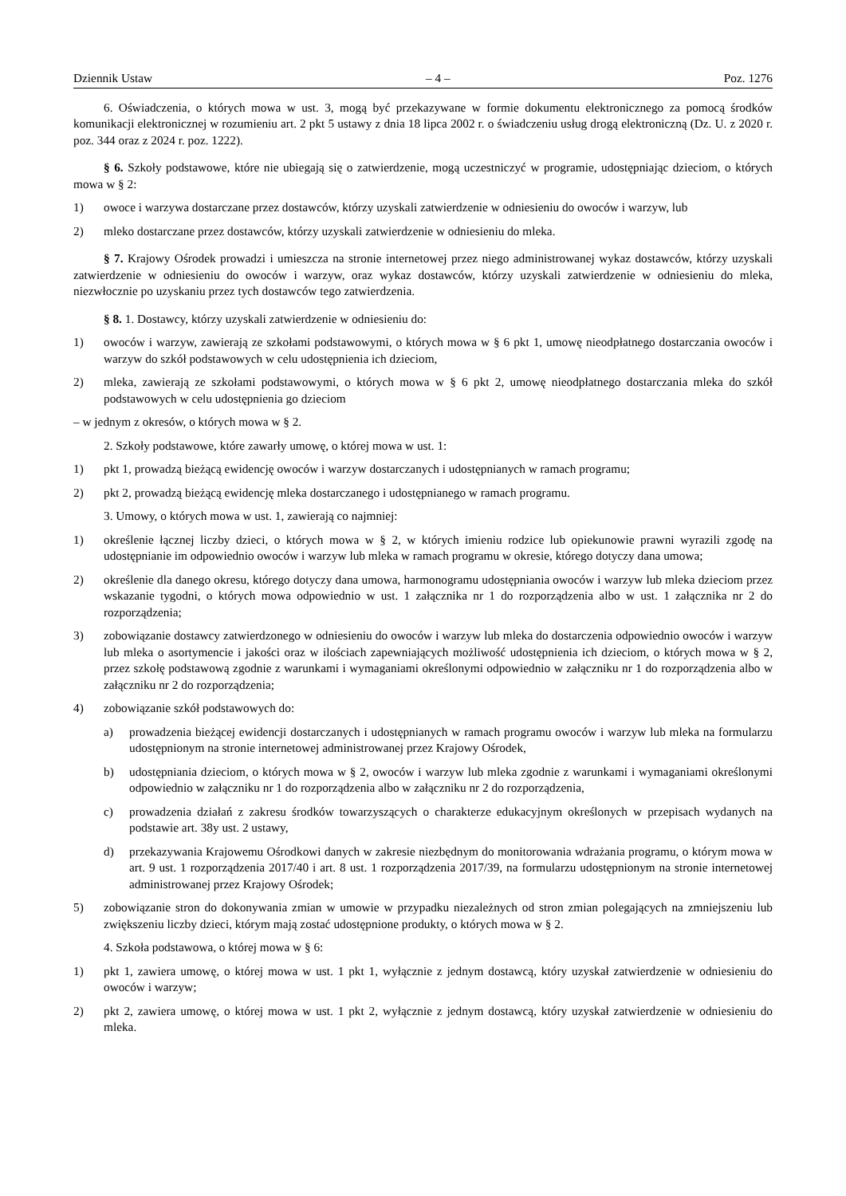Dziennik Ustaw – 4 – Poz. 1276
6. Oświadczenia, o których mowa w ust. 3, mogą być przekazywane w formie dokumentu elektronicznego za pomocą środków komunikacji elektronicznej w rozumieniu art. 2 pkt 5 ustawy z dnia 18 lipca 2002 r. o świadczeniu usług drogą elektroniczną (Dz. U. z 2020 r. poz. 344 oraz z 2024 r. poz. 1222).
§ 6. Szkoły podstawowe, które nie ubiegają się o zatwierdzenie, mogą uczestniczyć w programie, udostępniając dzieciom, o których mowa w § 2:
1) owoce i warzywa dostarczane przez dostawców, którzy uzyskali zatwierdzenie w odniesieniu do owoców i warzyw, lub
2) mleko dostarczane przez dostawców, którzy uzyskali zatwierdzenie w odniesieniu do mleka.
§ 7. Krajowy Ośrodek prowadzi i umieszcza na stronie internetowej przez niego administrowanej wykaz dostawców, którzy uzyskali zatwierdzenie w odniesieniu do owoców i warzyw, oraz wykaz dostawców, którzy uzyskali zatwierdzenie w odniesieniu do mleka, niezwłocznie po uzyskaniu przez tych dostawców tego zatwierdzenia.
§ 8. 1. Dostawcy, którzy uzyskali zatwierdzenie w odniesieniu do:
1) owoców i warzyw, zawierają ze szkołami podstawowymi, o których mowa w § 6 pkt 1, umowę nieodpłatnego dostarczania owoców i warzyw do szkół podstawowych w celu udostępnienia ich dzieciom,
2) mleka, zawierają ze szkołami podstawowymi, o których mowa w § 6 pkt 2, umowę nieodpłatnego dostarczania mleka do szkół podstawowych w celu udostępnienia go dzieciom
– w jednym z okresów, o których mowa w § 2.
2. Szkoły podstawowe, które zawarły umowę, o której mowa w ust. 1:
1) pkt 1, prowadzą bieżącą ewidencję owoców i warzyw dostarczanych i udostępnianych w ramach programu;
2) pkt 2, prowadzą bieżącą ewidencję mleka dostarczanego i udostępnianego w ramach programu.
3. Umowy, o których mowa w ust. 1, zawierają co najmniej:
1) określenie łącznej liczby dzieci, o których mowa w § 2, w których imieniu rodzice lub opiekunowie prawni wyrazili zgodę na udostępnianie im odpowiednio owoców i warzyw lub mleka w ramach programu w okresie, którego dotyczy dana umowa;
2) określenie dla danego okresu, którego dotyczy dana umowa, harmonogramu udostępniania owoców i warzyw lub mleka dzieciom przez wskazanie tygodni, o których mowa odpowiednio w ust. 1 załącznika nr 1 do rozporządzenia albo w ust. 1 załącznika nr 2 do rozporządzenia;
3) zobowiązanie dostawcy zatwierdzonego w odniesieniu do owoców i warzyw lub mleka do dostarczenia odpowiednio owoców i warzyw lub mleka o asortymencie i jakości oraz w ilościach zapewniających możliwość udostępnienia ich dzieciom, o których mowa w § 2, przez szkołę podstawową zgodnie z warunkami i wymaganiami określonymi odpowiednio w załączniku nr 1 do rozporządzenia albo w załączniku nr 2 do rozporządzenia;
4) zobowiązanie szkół podstawowych do:
a) prowadzenia bieżącej ewidencji dostarczanych i udostępnianych w ramach programu owoców i warzyw lub mleka na formularzu udostępnionym na stronie internetowej administrowanej przez Krajowy Ośrodek,
b) udostępniania dzieciom, o których mowa w § 2, owoców i warzyw lub mleka zgodnie z warunkami i wymaganiami określonymi odpowiednio w załączniku nr 1 do rozporządzenia albo w załączniku nr 2 do rozporządzenia,
c) prowadzenia działań z zakresu środków towarzyszących o charakterze edukacyjnym określonych w przepisach wydanych na podstawie art. 38y ust. 2 ustawy,
d) przekazywania Krajowemu Ośrodkowi danych w zakresie niezbędnym do monitorowania wdrażania programu, o którym mowa w art. 9 ust. 1 rozporządzenia 2017/40 i art. 8 ust. 1 rozporządzenia 2017/39, na formularzu udostępnionym na stronie internetowej administrowanej przez Krajowy Ośrodek;
5) zobowiązanie stron do dokonywania zmian w umowie w przypadku niezależnych od stron zmian polegających na zmniejszeniu lub zwiększeniu liczby dzieci, którym mają zostać udostępnione produkty, o których mowa w § 2.
4. Szkoła podstawowa, o której mowa w § 6:
1) pkt 1, zawiera umowę, o której mowa w ust. 1 pkt 1, wyłącznie z jednym dostawcą, który uzyskał zatwierdzenie w odniesieniu do owoców i warzyw;
2) pkt 2, zawiera umowę, o której mowa w ust. 1 pkt 2, wyłącznie z jednym dostawcą, który uzyskał zatwierdzenie w odniesieniu do mleka.